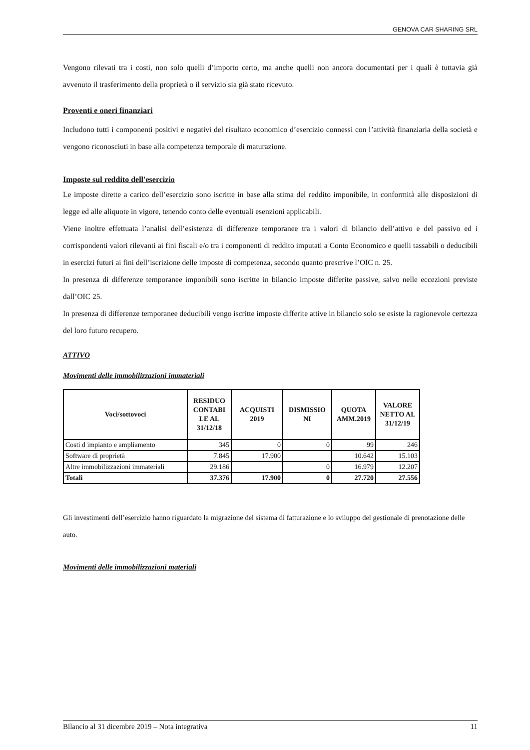GENOVA CAR SHARING SRL
Vengono rilevati tra i costi, non solo quelli d’importo certo, ma anche quelli non ancora documentati per i quali è tuttavia già avvenuto il trasferimento della proprietà o il servizio sia già stato ricevuto.
Proventi e oneri finanziari
Includono tutti i componenti positivi e negativi del risultato economico d’esercizio connessi con l’attività finanziaria della società e vengono riconosciuti in base alla competenza temporale di maturazione.
Imposte sul reddito dell'esercizio
Le imposte dirette a carico dell’esercizio sono iscritte in base alla stima del reddito imponibile, in conformità alle disposizioni di legge ed alle aliquote in vigore, tenendo conto delle eventuali esenzioni applicabili.
Viene inoltre effettuata l’analisi dell’esistenza di differenze temporanee tra i valori di bilancio dell’attivo e del passivo ed i corrispondenti valori rilevanti ai fini fiscali e/o tra i componenti di reddito imputati a Conto Economico e quelli tassabili o deducibili in esercizi futuri ai fini dell’iscrizione delle imposte di competenza, secondo quanto prescrive l’OIC n. 25.
In presenza di differenze temporanee imponibili sono iscritte in bilancio imposte differite passive, salvo nelle eccezioni previste dall’OIC 25.
In presenza di differenze temporanee deducibili vengo iscritte imposte differite attive in bilancio solo se esiste la ragionevole certezza del loro futuro recupero.
ATTIVO
Movimenti delle immobilizzazioni immateriali
| Voci/sottovoci | RESIDUO CONTABI LE AL 31/12/18 | ACQUISTI 2019 | DISMISSIO NI | QUOTA AMM.2019 | VALORE NETTO AL 31/12/19 |
| --- | --- | --- | --- | --- | --- |
| Costi d impianto e ampliamento | 345 | 0 | 0 | 99 | 246 |
| Software di proprietà | 7.845 | 17.900 | | 10.642 | 15.103 |
| Altre immobilizzazioni immateriali | 29.186 | | 0 | 16.979 | 12.207 |
| Totali | 37.376 | 17.900 | 0 | 27.720 | 27.556 |
Gli investimenti dell’esercizio hanno riguardato la migrazione del sistema di fatturazione e lo sviluppo del gestionale di prenotazione delle auto.
Movimenti delle immobilizzazioni materiali
Bilancio al 31 dicembre 2019 – Nota integrativa 11